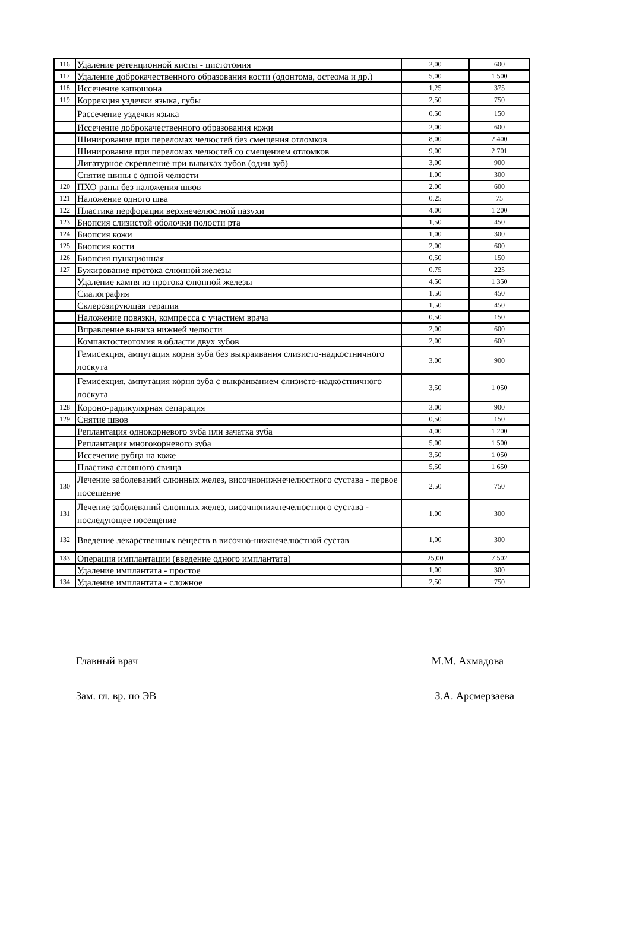| 116 | Удаление ретенционной кисты - цистотомия | 2,00 | 600 |
| 117 | Удаление доброкачественного образования кости (одонтома, остеома и др.) | 5,00 | 1 500 |
| 118 | Иссечение капюшона | 1,25 | 375 |
| 119 | Коррекция уздечки языка, губы | 2,50 | 750 |
| | Рассечение уздечки языка | 0,50 | 150 |
| | Иссечение доброкачественного образования кожи | 2,00 | 600 |
| | Шинирование при переломах челюстей без смещения отломков | 8,00 | 2 400 |
| | Шинирование при переломах челюстей со смещением отломков | 9,00 | 2 701 |
| | Лигатурное скрепление при вывихах зубов (один зуб) | 3,00 | 900 |
| | Снятие шины с одной челюсти | 1,00 | 300 |
| 120 | ПХО раны без наложения швов | 2,00 | 600 |
| 121 | Наложение одного шва | 0,25 | 75 |
| 122 | Пластика перфорации верхнечелюстной пазухи | 4,00 | 1 200 |
| 123 | Биопсия слизистой оболочки полости рта | 1,50 | 450 |
| 124 | Биопсия кожи | 1,00 | 300 |
| 125 | Биопсия кости | 2,00 | 600 |
| 126 | Биопсия пункционная | 0,50 | 150 |
| 127 | Бужирование протока слюнной железы | 0,75 | 225 |
| | Удаление камня из протока слюнной железы | 4,50 | 1 350 |
| | Сиалография | 1,50 | 450 |
| | Склерозирующая терапия | 1,50 | 450 |
| | Наложение повязки, компресса с участием врача | 0,50 | 150 |
| | Вправление вывиха нижней челюсти | 2,00 | 600 |
| | Компактостеотомия в области двух зубов | 2,00 | 600 |
| | Гемисекция, ампутация корня зуба без выкраивания слизисто-надкостничного лоскута | 3,00 | 900 |
| | Гемисекция, ампутация корня зуба с выкраиванием слизисто-надкостничного лоскута | 3,50 | 1 050 |
| 128 | Короно-радикулярная сепарация | 3,00 | 900 |
| 129 | Снятие швов | 0,50 | 150 |
| | Реплантация однокорневого зуба или зачатка зуба | 4,00 | 1 200 |
| | Реплантация многокорневого зуба | 5,00 | 1 500 |
| | Иссечение рубца на коже | 3,50 | 1 050 |
| | Пластика слюнного свища | 5,50 | 1 650 |
| 130 | Лечение заболеваний слюнных желез, височнонижнечелюстного сустава - первое посещение | 2,50 | 750 |
| 131 | Лечение заболеваний слюнных желез, височнонижнечелюстного сустава - последующее посещение | 1,00 | 300 |
| 132 | Введение лекарственных веществ в височно-нижнечелюстной сустав | 1,00 | 300 |
| 133 | Операция имплантации (введение одного имплантата) | 25,00 | 7 502 |
| | Удаление имплантата - простое | 1,00 | 300 |
| 134 | Удаление имплантата - сложное | 2,50 | 750 |
Главный врач М.М. Ахмадова
Зам. гл. вр. по ЭВ З.А. Арсмерзаева